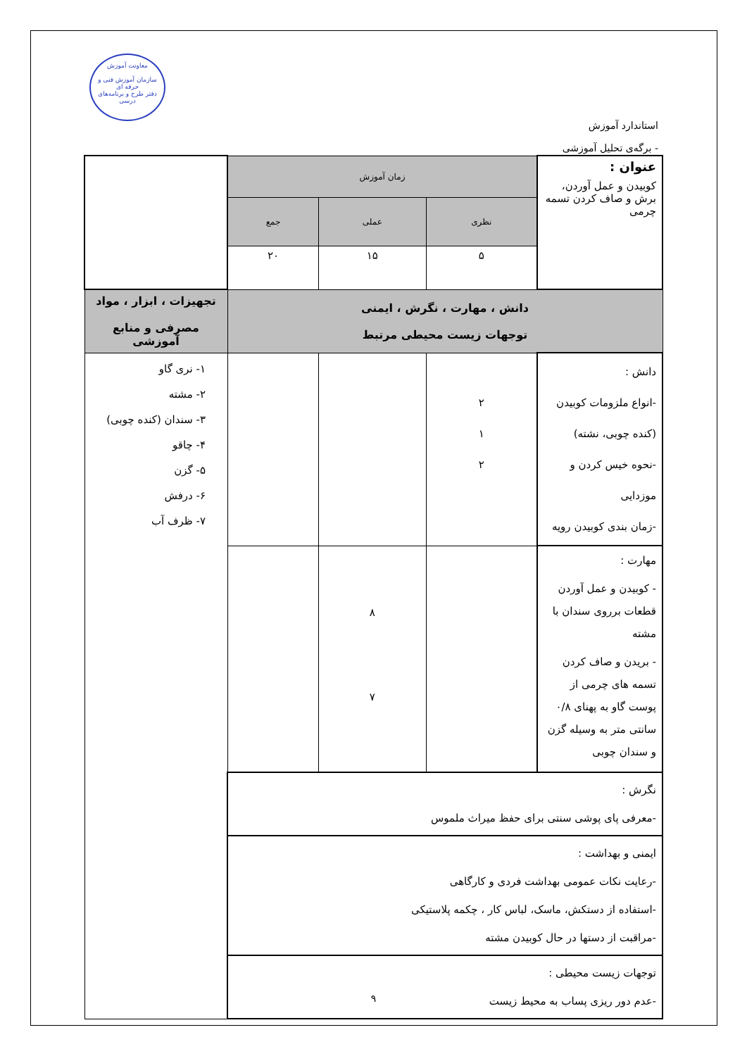معاونت آموزش
سازمان آموزش فنی و حرفه ای
دفتر طرح و برنامه‌های درسی
استاندارد آموزش
- برگه‌ی تحلیل آموزشی
| عنوان : کوبیدن و عمل آوردن، برش و صاف کردن تسمه چرمی | زمان آموزش | | | |
| | نظری | عملی | جمع | |
| | ۵ | ۱۵ | ۲۰ | |
| دانش ، مهارت ، نگرش ، ایمنی توجهات زیست محیطی مرتبط | | | | تجهیزات ، ابزار ، مواد مصرفی و منابع آموزشی |
| دانش : -انواع ملزومات کوبیدن (کنده چوبی، نشته) -نحوه خیس کردن و موزدایی -زمان بندی کوبیدن رویه | ۲ ۱ ۲ | | | ۱- نری گاو ۲- مشته ۳- سندان (کنده چوبی) ۴- چاقو ۵- گزن ۶- درفش ۷- ظرف آب |
| مهارت : - کوبیدن و عمل آوردن قطعات برروی سندان با مشته - بریدن و صاف کردن تسمه های چرمی از پوست گاو به پهنای ۰/۸ سانتی متر به وسیله گزن و سندان چوبی | | ۸ ۷ | | |
| نگرش : -معرفی پای پوشی سنتی برای حفظ میراث ملموس | | | | |
| ایمنی و بهداشت : -رعایت نکات عمومی بهداشت فردی و کارگاهی -استفاده از دستکش، ماسک، لباس کار ، چکمه پلاستیکی -مراقبت از دستها در حال کوبیدن مشته | | | | |
| توجهات زیست محیطی : -عدم دور ریزی پساب به محیط زیست | | | | |
۹